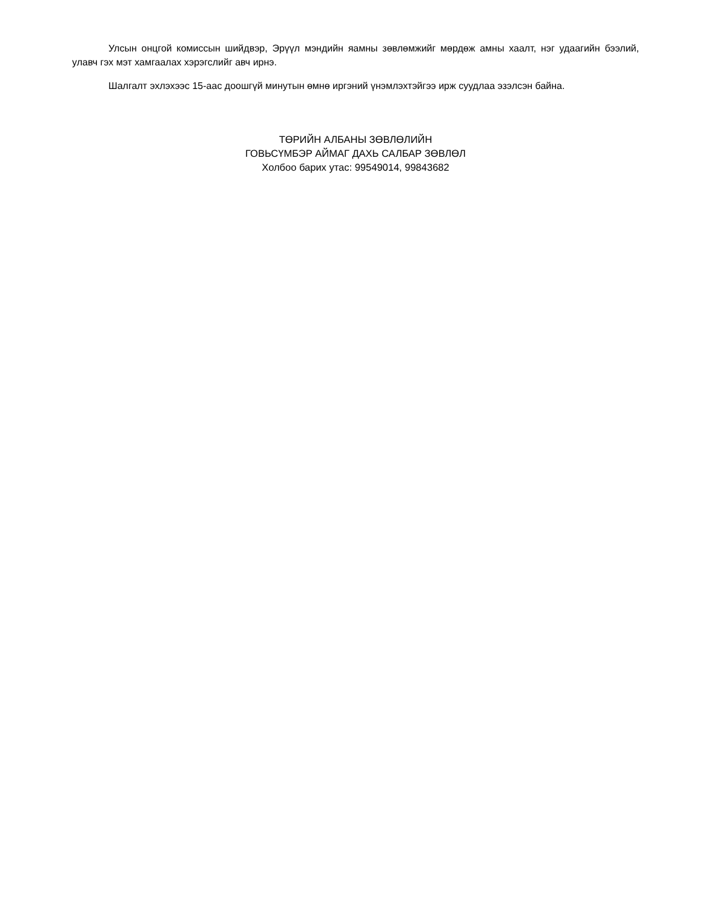Улсын онцгой комиссын шийдвэр, Эрүүл мэндийн яамны зөвлөмжийг мөрдөж амны хаалт, нэг удаагийн бээлий, улавч гэх мэт хамгаалах хэрэгслийг авч ирнэ.
Шалгалт эхлэхээс 15-аас доошгүй минутын өмнө иргэний үнэмлэхтэйгээ ирж суудлаа эзэлсэн байна.
ТӨРИЙН АЛБАНЫ ЗӨВЛӨЛИЙН
ГОВЬСҮМБЭР АЙМАГ ДАХЬ САЛБАР ЗӨВЛӨЛ
Холбоо барих утас: 99549014, 99843682